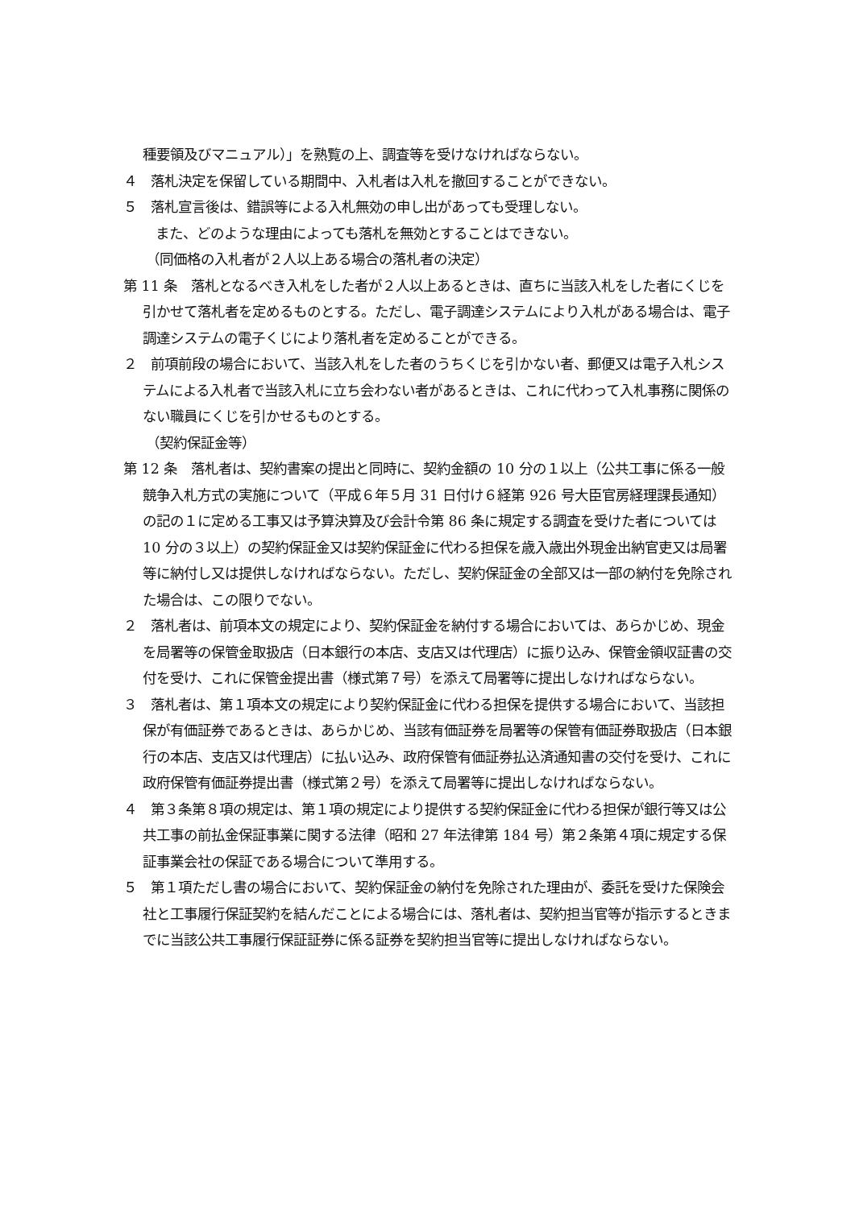種要領及びマニュアル）」を熟覧の上、調査等を受けなければならない。
４　落札決定を保留している期間中、入札者は入札を撤回することができない。
５　落札宣言後は、錯誤等による入札無効の申し出があっても受理しない。
また、どのような理由によっても落札を無効とすることはできない。
（同価格の入札者が２人以上ある場合の落札者の決定）
第 11 条　落札となるべき入札をした者が２人以上あるときは、直ちに当該入札をした者にくじを引かせて落札者を定めるものとする。ただし、電子調達システムにより入札がある場合は、電子調達システムの電子くじにより落札者を定めることができる。
２　前項前段の場合において、当該入札をした者のうちくじを引かない者、郵便又は電子入札システムによる入札者で当該入札に立ち会わない者があるときは、これに代わって入札事務に関係のない職員にくじを引かせるものとする。
（契約保証金等）
第 12 条　落札者は、契約書案の提出と同時に、契約金額の 10 分の１以上（公共工事に係る一般競争入札方式の実施について（平成６年５月 31 日付け６経第 926 号大臣官房経理課長通知）の記の１に定める工事又は予算決算及び会計令第 86 条に規定する調査を受けた者については 10 分の３以上）の契約保証金又は契約保証金に代わる担保を歳入歳出外現金出納官吏又は局署等に納付し又は提供しなければならない。ただし、契約保証金の全部又は一部の納付を免除された場合は、この限りでない。
２　落札者は、前項本文の規定により、契約保証金を納付する場合においては、あらかじめ、現金を局署等の保管金取扱店（日本銀行の本店、支店又は代理店）に振り込み、保管金領収証書の交付を受け、これに保管金提出書（様式第７号）を添えて局署等に提出しなければならない。
３　落札者は、第１項本文の規定により契約保証金に代わる担保を提供する場合において、当該担保が有価証券であるときは、あらかじめ、当該有価証券を局署等の保管有価証券取扱店（日本銀行の本店、支店又は代理店）に払い込み、政府保管有価証券払込済通知書の交付を受け、これに政府保管有価証券提出書（様式第２号）を添えて局署等に提出しなければならない。
４　第３条第８項の規定は、第１項の規定により提供する契約保証金に代わる担保が銀行等又は公共工事の前払金保証事業に関する法律（昭和 27 年法律第 184 号）第２条第４項に規定する保証事業会社の保証である場合について準用する。
５　第１項ただし書の場合において、契約保証金の納付を免除された理由が、委託を受けた保険会社と工事履行保証契約を結んだことによる場合には、落札者は、契約担当官等が指示するときまでに当該公共工事履行保証証券に係る証券を契約担当官等に提出しなければならない。